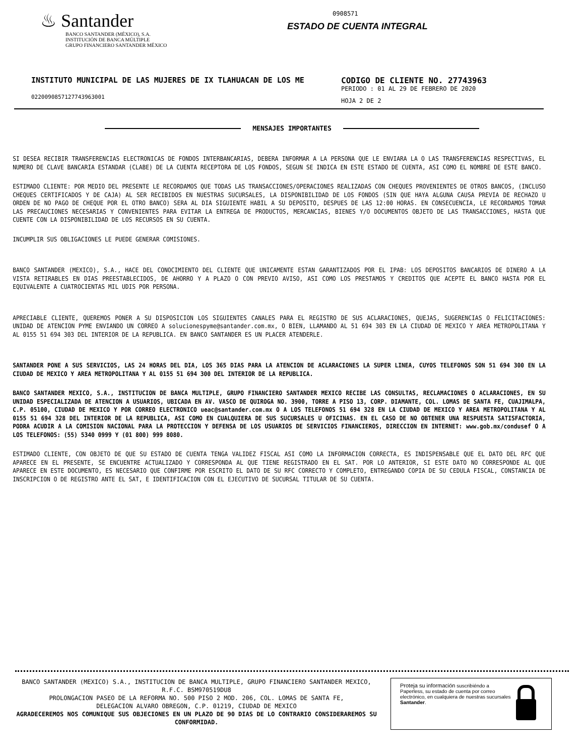♨ Santander
BANCO SANTANDER (MÉXICO), S.A.
INSTITUCIÓN DE BANCA MÚLTIPLE
GRUPO FINANCIERO SANTANDER MÉXICO
0908571
ESTADO DE CUENTA INTEGRAL
INSTITUTO MUNICIPAL DE LAS MUJERES DE IX TLAHUACAN DE LOS ME
0220090857127743963001
CODIGO DE CLIENTE NO. 27743963
PERIODO : 01 AL 29 DE FEBRERO DE 2020
HOJA 2 DE 2
MENSAJES IMPORTANTES
SI DESEA RECIBIR TRANSFERENCIAS ELECTRONICAS DE FONDOS INTERBANCARIAS, DEBERA INFORMAR A LA PERSONA QUE LE ENVIARA LA O LAS TRANSFERENCIAS RESPECTIVAS, EL NUMERO DE CLAVE BANCARIA ESTANDAR (CLABE) DE LA CUENTA RECEPTORA DE LOS FONDOS, SEGUN SE INDICA EN ESTE ESTADO DE CUENTA, ASI COMO EL NOMBRE DE ESTE BANCO.
ESTIMADO CLIENTE: POR MEDIO DEL PRESENTE LE RECORDAMOS QUE TODAS LAS TRANSACCIONES/OPERACIONES REALIZADAS CON CHEQUES PROVENIENTES DE OTROS BANCOS, (INCLUSO CHEQUES CERTIFICADOS Y DE CAJA) AL SER RECIBIDOS EN NUESTRAS SUCURSALES, LA DISPONIBILIDAD DE LOS FONDOS (SIN QUE HAYA ALGUNA CAUSA PREVIA DE RECHAZO U ORDEN DE NO PAGO DE CHEQUE POR EL OTRO BANCO) SERA AL DIA SIGUIENTE HABIL A SU DEPOSITO, DESPUES DE LAS 12:00 HORAS. EN CONSECUENCIA, LE RECORDAMOS TOMAR LAS PRECAUCIONES NECESARIAS Y CONVENIENTES PARA EVITAR LA ENTREGA DE PRODUCTOS, MERCANCIAS, BIENES Y/O DOCUMENTOS OBJETO DE LAS TRANSACCIONES, HASTA QUE CUENTE CON LA DISPONIBILIDAD DE LOS RECURSOS EN SU CUENTA.
INCUMPLIR SUS OBLIGACIONES LE PUEDE GENERAR COMISIONES.
BANCO SANTANDER (MEXICO), S.A., HACE DEL CONOCIMIENTO DEL CLIENTE QUE UNICAMENTE ESTAN GARANTIZADOS POR EL IPAB: LOS DEPOSITOS BANCARIOS DE DINERO A LA VISTA RETIRABLES EN DIAS PREESTABLECIDOS, DE AHORRO Y A PLAZO O CON PREVIO AVISO, ASI COMO LOS PRESTAMOS Y CREDITOS QUE ACEPTE EL BANCO HASTA POR EL EQUIVALENTE A CUATROCIENTAS MIL UDIS POR PERSONA.
APRECIABLE CLIENTE, QUEREMOS PONER A SU DISPOSICION LOS SIGUIENTES CANALES PARA EL REGISTRO DE SUS ACLARACIONES, QUEJAS, SUGERENCIAS O FELICITACIONES: UNIDAD DE ATENCION PYME ENVIANDO UN CORREO A solucionespyme@santander.com.mx, O BIEN, LLAMANDO AL 51 694 303 EN LA CIUDAD DE MEXICO Y AREA METROPOLITANA Y AL 0155 51 694 303 DEL INTERIOR DE LA REPUBLICA. EN BANCO SANTANDER ES UN PLACER ATENDERLE.
SANTANDER PONE A SUS SERVICIOS, LAS 24 HORAS DEL DIA, LOS 365 DIAS PARA LA ATENCION DE ACLARACIONES LA SUPER LINEA, CUYOS TELEFONOS SON 51 694 300 EN LA CIUDAD DE MEXICO Y AREA METROPOLITANA Y AL 0155 51 694 300 DEL INTERIOR DE LA REPUBLICA.
BANCO SANTANDER MEXICO, S.A., INSTITUCION DE BANCA MULTIPLE, GRUPO FINANCIERO SANTANDER MEXICO RECIBE LAS CONSULTAS, RECLAMACIONES O ACLARACIONES, EN SU UNIDAD ESPECIALIZADA DE ATENCION A USUARIOS, UBICADA EN AV. VASCO DE QUIROGA NO. 3900, TORRE A PISO 13, CORP. DIAMANTE, COL. LOMAS DE SANTA FE, CUAJIMALPA, C.P. 05100, CIUDAD DE MEXICO Y POR CORREO ELECTRONICO ueac@santander.com.mx O A LOS TELEFONOS 51 694 328 EN LA CIUDAD DE MEXICO Y AREA METROPOLITANA Y AL 0155 51 694 328 DEL INTERIOR DE LA REPUBLICA, ASI COMO EN CUALQUIERA DE SUS SUCURSALES U OFICINAS. EN EL CASO DE NO OBTENER UNA RESPUESTA SATISFACTORIA, PODRA ACUDIR A LA COMISION NACIONAL PARA LA PROTECCION Y DEFENSA DE LOS USUARIOS DE SERVICIOS FINANCIEROS, DIRECCION EN INTERNET: www.gob.mx/condusef O A LOS TELEFONOS: (55) 5340 0999 Y (01 800) 999 8080.
ESTIMADO CLIENTE, CON OBJETO DE QUE SU ESTADO DE CUENTA TENGA VALIDEZ FISCAL ASI COMO LA INFORMACION CORRECTA, ES INDISPENSABLE QUE EL DATO DEL RFC QUE APARECE EN EL PRESENTE, SE ENCUENTRE ACTUALIZADO Y CORRESPONDA AL QUE TIENE REGISTRADO EN EL SAT. POR LO ANTERIOR, SI ESTE DATO NO CORRESPONDE AL QUE APARECE EN ESTE DOCUMENTO, ES NECESARIO QUE CONFIRME POR ESCRITO EL DATO DE SU RFC CORRECTO Y COMPLETO, ENTREGANDO COPIA DE SU CEDULA FISCAL, CONSTANCIA DE INSCRIPCION O DE REGISTRO ANTE EL SAT, E IDENTIFICACION CON EL EJECUTIVO DE SUCURSAL TITULAR DE SU CUENTA.
BANCO SANTANDER (MEXICO) S.A., INSTITUCION DE BANCA MULTIPLE, GRUPO FINANCIERO SANTANDER MEXICO,
R.F.C. BSM970519DU8
PROLONGACION PASEO DE LA REFORMA NO. 500 PISO 2 MOD. 206, COL. LOMAS DE SANTA FE,
DELEGACION ALVARO OBREGON, C.P. 01219, CIUDAD DE MEXICO
AGRADECEREMOS NOS COMUNIQUE SUS OBJECIONES EN UN PLAZO DE 90 DIAS DE LO CONTRARIO CONSIDERAREMOS SU CONFORMIDAD.
Proteja su información suscribiéndo a Paperless, su estado de cuenta por correo electrónico, en cualquiera de nuestras sucursales Santander.